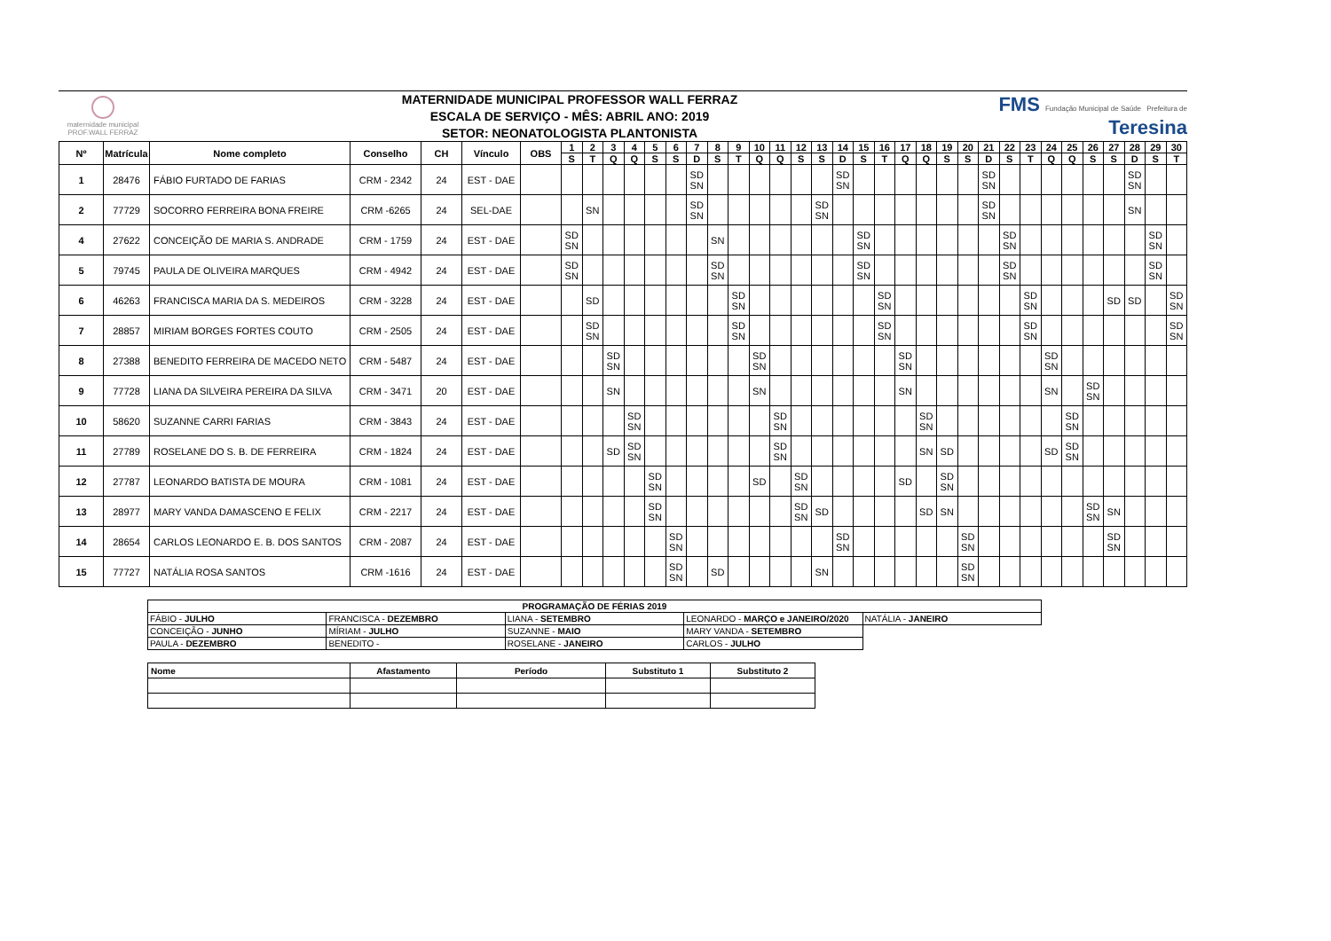maternidade municipal
PROF.WALL FERRAZ
MATERNIDADE MUNICIPAL PROFESSOR WALL FERRAZ
ESCALA DE SERVIÇO - MÊS: ABRIL ANO: 2019
SETOR: NEONATOLOGISTA PLANTONISTA
FMS Fundação Municipal de Saúde Prefeitura de Teresina
| Nº | Matrícula | Nome completo | Conselho | CH | Vínculo | OBS | 1 | 2 | 3 | 4 | 5 | 6 | 7 | 8 | 9 | 10 | 11 | 12 | 13 | 14 | 15 | 16 | 17 | 18 | 19 | 20 | 21 | 22 | 23 | 24 | 25 | 26 | 27 | 28 | 29 | 30 |
| --- | --- | --- | --- | --- | --- | --- | --- | --- | --- | --- | --- | --- | --- | --- | --- | --- | --- | --- | --- | --- | --- | --- | --- | --- | --- | --- | --- | --- | --- | --- | --- | --- | --- | --- | --- | --- |
| | | | | | | | S | T | Q | Q | S | S | D | S | T | Q | Q | S | S | D | S | T | Q | Q | S | S | D | S | T | Q | Q | S | S | D | S | T |
| 1 | 28476 | FÁBIO FURTADO DE FARIAS | CRM - 2342 | 24 | EST - DAE | | | | | | | | SD SN | | | | | | | SD SN | | | | | | | SD SN | | | | | | | SD SN | | |
| 2 | 77729 | SOCORRO FERREIRA BONA FREIRE | CRM -6265 | 24 | SEL-DAE | | | SN | | | | | SD SN | | | | | | SD SN | | | | | | | | SD SN | | | | | | | SN | | |
| 4 | 27622 | CONCEIÇÃO DE MARIA S. ANDRADE | CRM - 1759 | 24 | EST - DAE | | SD SN | | | | | | | SN | | | | | | | SD SN | | | | | | | SD SN | | | | | | | SD SN | |
| 5 | 79745 | PAULA DE OLIVEIRA MARQUES | CRM - 4942 | 24 | EST - DAE | | SD SN | | | | | | | SD SN | | | | | | | SD SN | | | | | | | SD SN | | | | | | | SD SN | |
| 6 | 46263 | FRANCISCA MARIA DA S. MEDEIROS | CRM - 3228 | 24 | EST - DAE | | | SD | | | | | | | SD SN | | | | | | | SD SN | | | | | | | SD SN | | | | SD | SD | | SD SN |
| 7 | 28857 | MIRIAM BORGES FORTES COUTO | CRM - 2505 | 24 | EST - DAE | | | SD SN | | | | | | | SD SN | | | | | | | SD SN | | | | | | | SD SN | | | | | | | SD SN |
| 8 | 27388 | BENEDITO FERREIRA DE MACEDO NETO | CRM - 5487 | 24 | EST - DAE | | | | SD SN | | | | | | | SD SN | | | | | | | SD SN | | | | | | | SD SN | | | | | | |
| 9 | 77728 | LIANA DA SILVEIRA PEREIRA DA SILVA | CRM - 3471 | 20 | EST - DAE | | | | SN | | | | | | | SN | | | | | | | SN | | | | | | | SN | | SD SN | | | | |
| 10 | 58620 | SUZANNE CARRI FARIAS | CRM - 3843 | 24 | EST - DAE | | | | | SD SN | | | | | | | SD SN | | | | | | | SD SN | | | | | | | SD SN | | | | | |
| 11 | 27789 | ROSELANE DO S. B. DE FERREIRA | CRM - 1824 | 24 | EST - DAE | | | | SD | SD SN | | | | | | | SD SN | | | | | | | SN | SD | | | | | SD | SD SN | | | | | |
| 12 | 27787 | LEONARDO BATISTA DE MOURA | CRM - 1081 | 24 | EST - DAE | | | | | | SD SN | | | | | SD | | SD SN | | | | | SD | | SD SN | | | | | | | | | | | |
| 13 | 28977 | MARY VANDA DAMASCENO E FELIX | CRM - 2217 | 24 | EST - DAE | | | | | | SD SN | | | | | | | SD SN | SD | | | | | SD | SN | | | | | | | SD SN | SN | | | |
| 14 | 28654 | CARLOS LEONARDO E. B. DOS SANTOS | CRM - 2087 | 24 | EST - DAE | | | | | | | SD SN | | | | | | | | SD SN | | | | | | SD SN | | | | | | | SD SN | | | |
| 15 | 77727 | NATÁLIA ROSA SANTOS | CRM -1616 | 24 | EST - DAE | | | | | | | SD SN | | SD | | | | | SN | | | | | | | SD SN | | | | | | | | | | |
| PROGRAMAÇÃO DE FÉRIAS 2019 | | | | |
| --- | --- | --- | --- | --- |
| FÁBIO - JULHO | FRANCISCA - DEZEMBRO | LIANA - SETEMBRO | LEONARDO - MARÇO e JANEIRO/2020 | NATÁLIA - JANEIRO |
| CONCEIÇÃO - JUNHO | MÍRIAM - JULHO | SUZANNE - MAIO | MARY VANDA - SETEMBRO | |
| PAULA - DEZEMBRO | BENEDITO - | ROSELANE - JANEIRO | CARLOS - JULHO | |
| Nome | Afastamento | Período | Substituto 1 | Substituto 2 |
| --- | --- | --- | --- | --- |